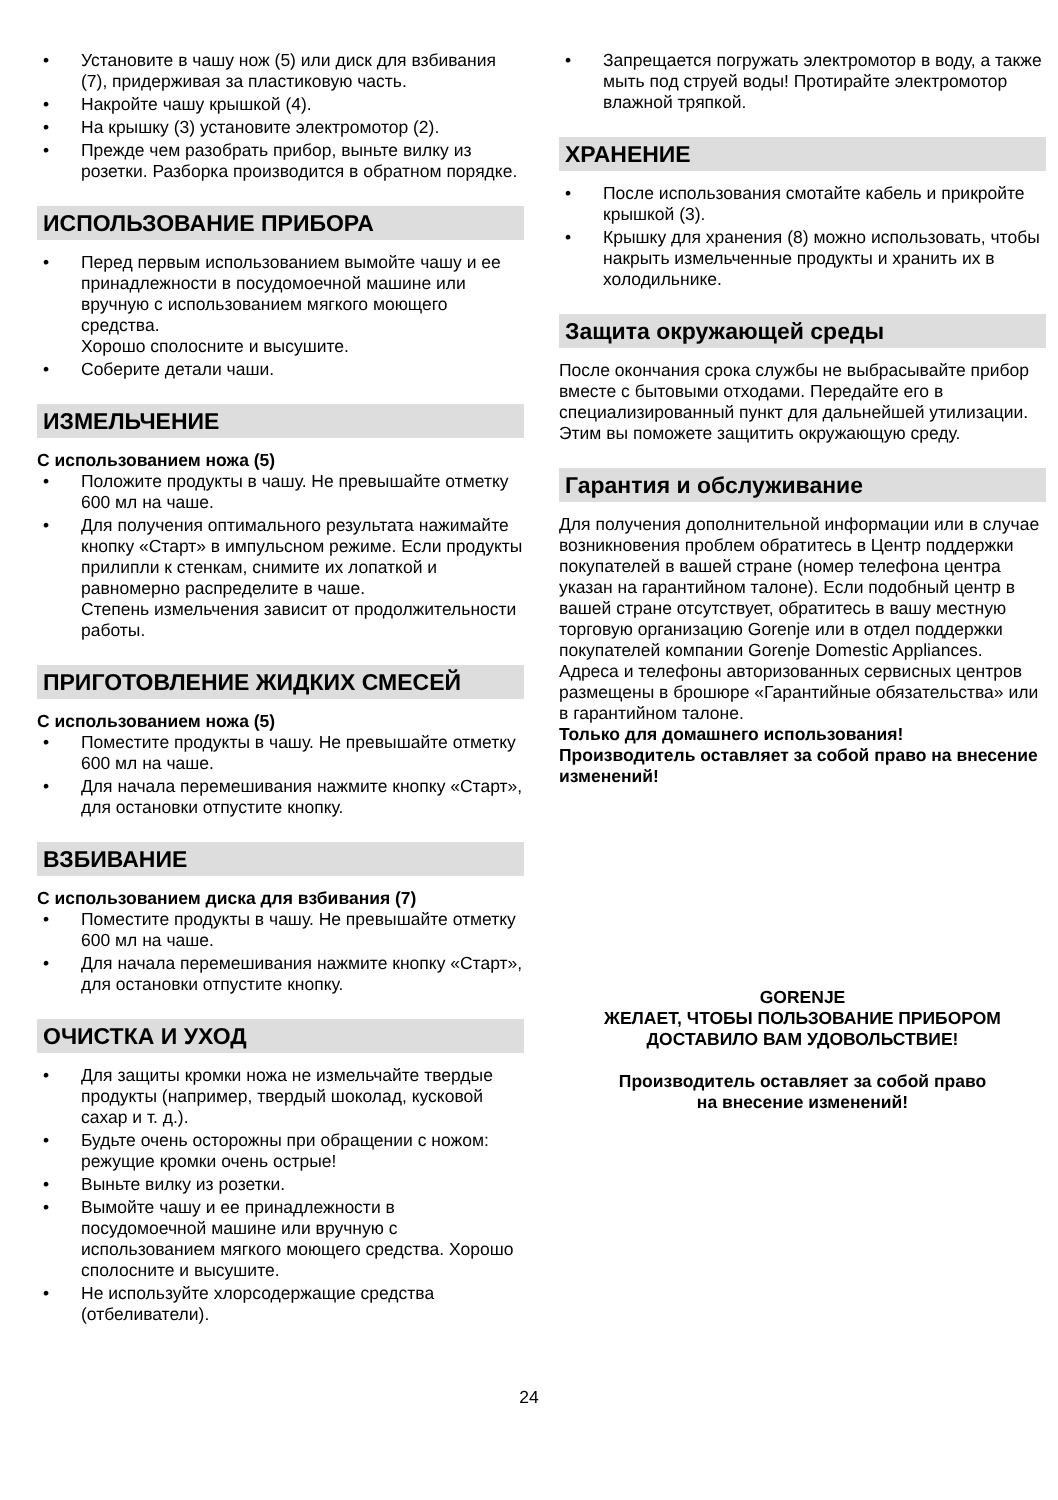• Установите в чашу нож (5) или диск для взбивания (7), придерживая за пластиковую часть.
• Накройте чашу крышкой (4).
• На крышку (3) установите электромотор (2).
• Прежде чем разобрать прибор, выньте вилку из розетки. Разборка производится в обратном порядке.
ИСПОЛЬЗОВАНИЕ ПРИБОРА
• Перед первым использованием вымойте чашу и ее принадлежности в посудомоечной машине или вручную с использованием мягкого моющего средства.
Хорошо сполосните и высушите.
• Соберите детали чаши.
ИЗМЕЛЬЧЕНИЕ
С использованием ножа (5)
• Положите продукты в чашу. Не превышайте отметку 600 мл на чаше.
• Для получения оптимального результата нажимайте кнопку «Старт» в импульсном режиме. Если продукты прилипли к стенкам, снимите их лопаткой и равномерно распределите в чаше.
Степень измельчения зависит от продолжительности работы.
ПРИГОТОВЛЕНИЕ ЖИДКИХ СМЕСЕЙ
С использованием ножа (5)
• Поместите продукты в чашу. Не превышайте отметку 600 мл на чаше.
• Для начала перемешивания нажмите кнопку «Старт», для остановки отпустите кнопку.
ВЗБИВАНИЕ
С использованием диска для взбивания (7)
• Поместите продукты в чашу. Не превышайте отметку 600 мл на чаше.
• Для начала перемешивания нажмите кнопку «Старт», для остановки отпустите кнопку.
ОЧИСТКА И УХОД
• Для защиты кромки ножа не измельчайте твердые продукты (например, твердый шоколад, кусковой сахар и т. д.).
• Будьте очень осторожны при обращении с ножом: режущие кромки очень острые!
• Выньте вилку из розетки.
• Вымойте чашу и ее принадлежности в посудомоечной машине или вручную с использованием мягкого моющего средства. Хорошо сполосните и высушите.
• Не используйте хлорсодержащие средства (отбеливатели).
• Запрещается погружать электромотор в воду, а также мыть под струей воды! Протирайте электромотор влажной тряпкой.
ХРАНЕНИЕ
• После использования смотайте кабель и прикройте крышкой (3).
• Крышку для хранения (8) можно использовать, чтобы накрыть измельченные продукты и хранить их в холодильнике.
Защита окружающей среды
После окончания срока службы не выбрасывайте прибор вместе с бытовыми отходами. Передайте его в специализированный пункт для дальнейшей утилизации. Этим вы поможете защитить окружающую среду.
Гарантия и обслуживание
Для получения дополнительной информации или в случае возникновения проблем обратитесь в Центр поддержки покупателей в вашей стране (номер телефона центра указан на гарантийном талоне). Если подобный центр в вашей стране отсутствует, обратитесь в вашу местную торговую организацию Gorenje или в отдел поддержки покупателей компании Gorenje Domestic Appliances.
Адреса и телефоны авторизованных сервисных центров размещены в брошюре «Гарантийные обязательства» или в гарантийном талоне.
Только для домашнего использования!
Производитель оставляет за собой право на внесение изменений!
GORENJE
ЖЕЛАЕТ, ЧТОБЫ ПОЛЬЗОВАНИЕ ПРИБОРОМ
ДОСТАВИЛО ВАМ УДОВОЛЬСТВИЕ!
Производитель оставляет за собой право
на внесение изменений!
24